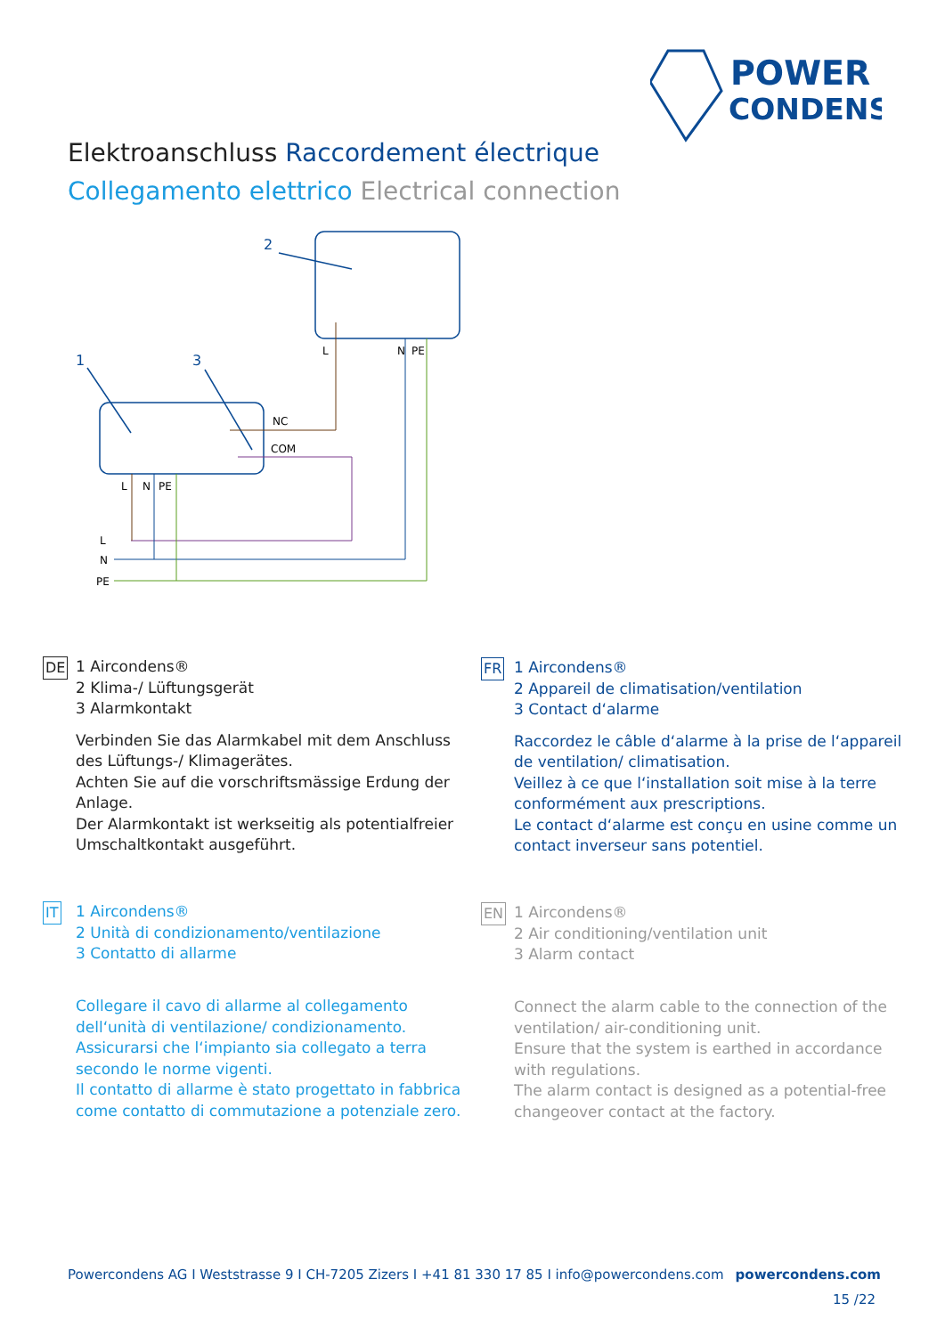POWER
CONDENS
Elektroanschluss Raccordement électrique
Collegamento elettrico Electrical connection
2
1
3
L
N
PE
NC
COM
L
N
PE
L
N
PE
DE
1 Aircondens®
2 Klima-/ Lüftungsgerät
3 Alarmkontakt
Verbinden Sie das Alarmkabel mit dem Anschluss des Lüftungs-/ Klimagerätes.
Achten Sie auf die vorschriftsmässige Erdung der Anlage.
Der Alarmkontakt ist werkseitig als potentialfreier Umschaltkontakt ausgeführt.
FR
1 Aircondens®
2 Appareil de climatisation/ventilation
3 Contact d‘alarme
Raccordez le câble d‘alarme à la prise de l‘appa­reil de ventilation/ climatisation.
Veillez à ce que l‘installation soit mise à la terre conformément aux prescriptions.
Le contact d‘alarme est conçu en usine comme un contact inverseur sans potentiel.
IT
1 Aircondens®
2 Unità di condizionamento/ventilazione
3 Contatto di allarme
Collegare il cavo di allarme al collegamento dell‘unità di ventilazione/ condizionamento.
Assicurarsi che l‘impianto sia collegato a terra secon­do le norme vigenti.
Il contatto di allarme è stato progettato in fabbrica come contatto di commutazione a potenziale zero.
EN
1 Aircondens®
2 Air conditioning/ventilation unit
3 Alarm contact
Connect the alarm cable to the connection of the ventilation/ air-conditioning unit.
Ensure that the system is earthed in accordance with regulations.
The alarm contact is designed as a potential-free changeover contact at the factory.
Powercondens AG I Weststrasse 9 I CH-7205 Zizers I +41 81 330 17 85 I info@powercondens.com powercondens.com
15 /22